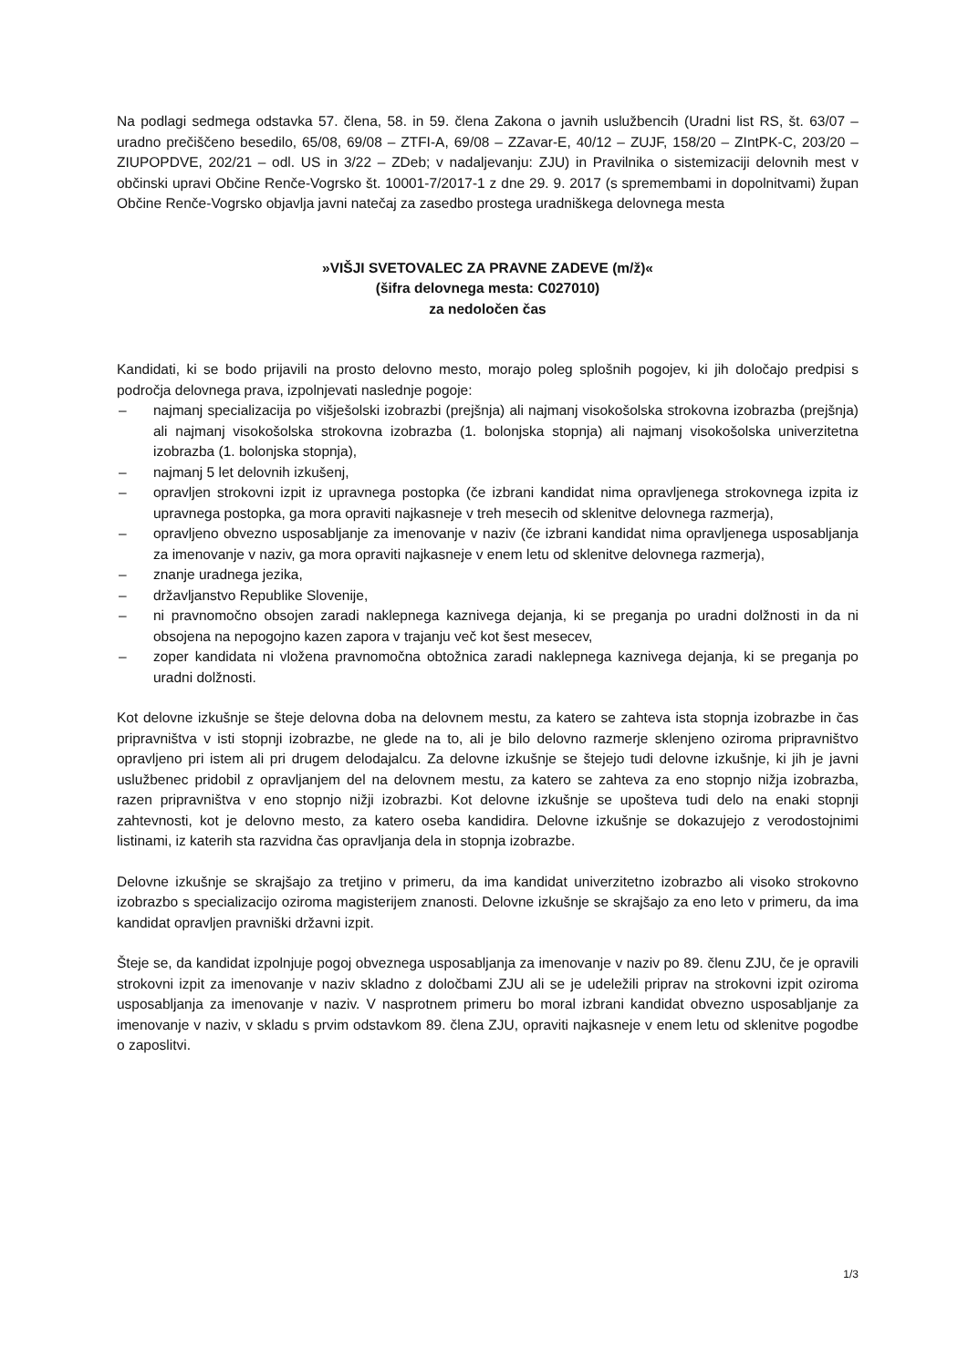Na podlagi sedmega odstavka 57. člena, 58. in 59. člena Zakona o javnih uslužbencih (Uradni list RS, št. 63/07 – uradno prečiščeno besedilo, 65/08, 69/08 – ZTFI-A, 69/08 – ZZavar-E, 40/12 – ZUJF, 158/20 – ZIntPK-C, 203/20 – ZIUPOPDVE, 202/21 – odl. US in 3/22 – ZDeb; v nadaljevanju: ZJU) in Pravilnika o sistemizaciji delovnih mest v občinski upravi Občine Renče-Vogrsko št. 10001-7/2017-1 z dne 29. 9. 2017 (s spremembami in dopolnitvami) župan Občine Renče-Vogrsko objavlja javni natečaj za zasedbo prostega uradniškega delovnega mesta
»VIŠJI SVETOVALEC ZA PRAVNE ZADEVE (m/ž)«
(šifra delovnega mesta: C027010)
za nedoločen čas
Kandidati, ki se bodo prijavili na prosto delovno mesto, morajo poleg splošnih pogojev, ki jih določajo predpisi s področja delovnega prava, izpolnjevati naslednje pogoje:
– najmanj specializacija po višješolski izobrazbi (prejšnja) ali najmanj visokošolska strokovna izobrazba (prejšnja) ali najmanj visokošolska strokovna izobrazba (1. bolonjska stopnja) ali najmanj visokošolska univerzitetna izobrazba (1. bolonjska stopnja),
– najmanj 5 let delovnih izkušenj,
– opravljen strokovni izpit iz upravnega postopka (če izbrani kandidat nima opravljenega strokovnega izpita iz upravnega postopka, ga mora opraviti najkasneje v treh mesecih od sklenitve delovnega razmerja),
– opravljeno obvezno usposabljanje za imenovanje v naziv (če izbrani kandidat nima opravljenega usposabljanja za imenovanje v naziv, ga mora opraviti najkasneje v enem letu od sklenitve delovnega razmerja),
– znanje uradnega jezika,
– državljanstvo Republike Slovenije,
– ni pravnomočno obsojen zaradi naklepnega kaznivega dejanja, ki se preganja po uradni dolžnosti in da ni obsojena na nepogojno kazen zapora v trajanju več kot šest mesecev,
– zoper kandidata ni vložena pravnomočna obtožnica zaradi naklepnega kaznivega dejanja, ki se preganja po uradni dolžnosti.
Kot delovne izkušnje se šteje delovna doba na delovnem mestu, za katero se zahteva ista stopnja izobrazbe in čas pripravništva v isti stopnji izobrazbe, ne glede na to, ali je bilo delovno razmerje sklenjeno oziroma pripravništvo opravljeno pri istem ali pri drugem delodajalcu. Za delovne izkušnje se štejejo tudi delovne izkušnje, ki jih je javni uslužbenec pridobil z opravljanjem del na delovnem mestu, za katero se zahteva za eno stopnjo nižja izobrazba, razen pripravništva v eno stopnjo nižji izobrazbi. Kot delovne izkušnje se upošteva tudi delo na enaki stopnji zahtevnosti, kot je delovno mesto, za katero oseba kandidira. Delovne izkušnje se dokazujejo z verodostojnimi listinami, iz katerih sta razvidna čas opravljanja dela in stopnja izobrazbe.
Delovne izkušnje se skrajšajo za tretjino v primeru, da ima kandidat univerzitetno izobrazbo ali visoko strokovno izobrazbo s specializacijo oziroma magisterijem znanosti. Delovne izkušnje se skrajšajo za eno leto v primeru, da ima kandidat opravljen pravniški državni izpit.
Šteje se, da kandidat izpolnjuje pogoj obveznega usposabljanja za imenovanje v naziv po 89. členu ZJU, če je opravili strokovni izpit za imenovanje v naziv skladno z določbami ZJU ali se je udeležili priprav na strokovni izpit oziroma usposabljanja za imenovanje v naziv. V nasprotnem primeru bo moral izbrani kandidat obvezno usposabljanje za imenovanje v naziv, v skladu s prvim odstavkom 89. člena ZJU, opraviti najkasneje v enem letu od sklenitve pogodbe o zaposlitvi.
1/3